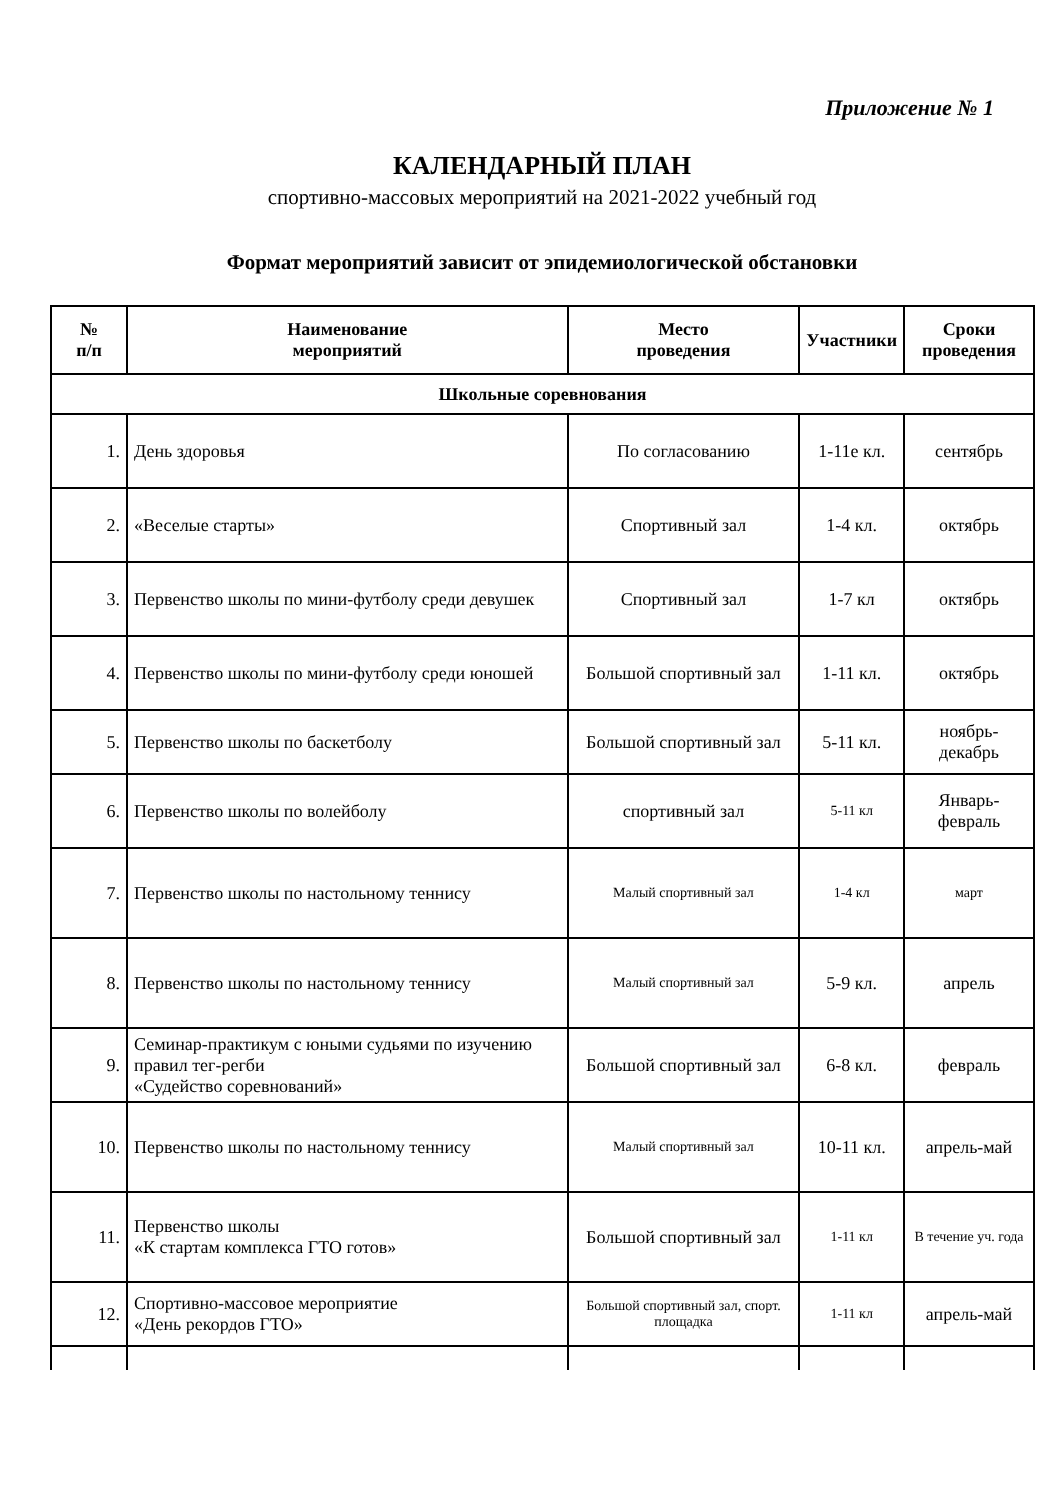Приложение № 1
КАЛЕНДАРНЫЙ ПЛАН
спортивно-массовых мероприятий на 2021-2022 учебный год
Формат мероприятий зависит от эпидемиологической обстановки
| № п/п | Наименование мероприятий | Место проведения | Участники | Сроки проведения |
| --- | --- | --- | --- | --- |
| Школьные соревнования | | | | |
| 1. | День здоровья | По согласованию | 1-11е кл. | сентябрь |
| 2. | «Веселые старты» | Спортивный зал | 1-4 кл. | октябрь |
| 3. | Первенство школы по мини-футболу среди девушек | Спортивный зал | 1-7 кл | октябрь |
| 4. | Первенство школы по мини-футболу среди юношей | Большой спортивный зал | 1-11 кл. | октябрь |
| 5. | Первенство школы по баскетболу | Большой спортивный зал | 5-11 кл. | ноябрь-декабрь |
| 6. | Первенство школы по волейболу | спортивный зал | 5-11 кл | Январь-февраль |
| 7. | Первенство школы по настольному теннису | Малый спортивный зал | 1-4 кл | март |
| 8. | Первенство школы по настольному теннису | Малый спортивный зал | 5-9 кл. | апрель |
| 9. | Семинар-практикум с юными судьями по изучению правил тег-регби «Судейство соревнований» | Большой спортивный зал | 6-8 кл. | февраль |
| 10. | Первенство школы по настольному теннису | Малый спортивный зал | 10-11 кл. | апрель-май |
| 11. | Первенство школы «К стартам комплекса ГТО готов» | Большой спортивный зал | 1-11 кл | В течение уч. года |
| 12. | Спортивно-массовое мероприятие «День рекордов ГТО» | Большой спортивный зал, спорт. площадка | 1-11 кл | апрель-май |